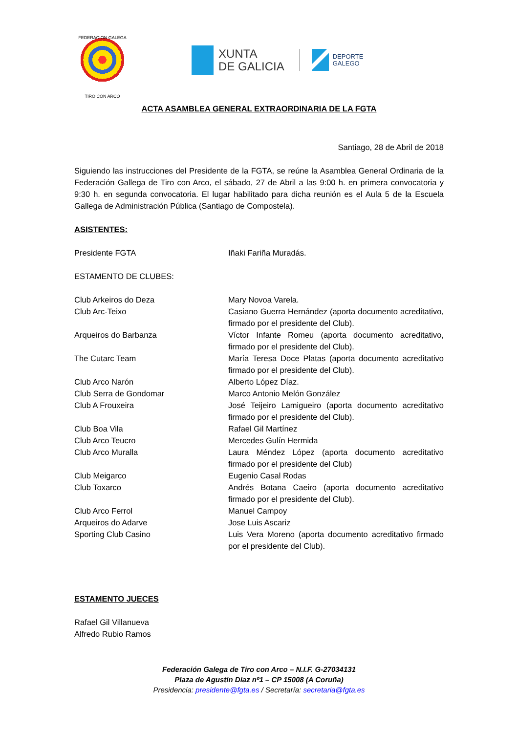FEDERACION GALEGA
TIRO CON ARCO
XUNTA
DE GALICIA
DEPORTE
GALEGO
ACTA ASAMBLEA GENERAL EXTRAORDINARIA DE LA FGTA
Santiago, 28 de Abril de 2018
Siguiendo las instrucciones del Presidente de la FGTA, se reúne la Asamblea General Ordinaria de la Federación Gallega de Tiro con Arco, el sábado, 27 de Abril a las 9:00 h. en primera convocatoria y 9:30 h. en segunda convocatoria. El lugar habilitado para dicha reunión es el Aula 5 de la Escuela Gallega de Administración Pública (Santiago de Compostela).
ASISTENTES:
| Presidente FGTA | Iñaki Fariña Muradás. |
ESTAMENTO DE CLUBES:
| Club Arkeiros do Deza | Mary Novoa Varela. |
| Club Arc-Teixo | Casiano Guerra Hernández (aporta documento acreditativo, firmado por el presidente del Club). |
| Arqueiros do Barbanza | Víctor Infante Romeu (aporta documento acreditativo, firmado por el presidente del Club). |
| The Cutarc Team | María Teresa Doce Platas (aporta documento acreditativo firmado por el presidente del Club). |
| Club Arco Narón | Alberto López Díaz. |
| Club Serra de Gondomar | Marco Antonio Melón González |
| Club A Frouxeira | José Teijeiro Lamigueiro (aporta documento acreditativo firmado por el presidente del Club). |
| Club Boa Vila | Rafael Gil Martínez |
| Club Arco Teucro | Mercedes Gulín Hermida |
| Club Arco Muralla | Laura Méndez López (aporta documento acreditativo firmado por el presidente del Club) |
| Club Meigarco | Eugenio Casal Rodas |
| Club Toxarco | Andrés Botana Caeiro (aporta documento acreditativo firmado por el presidente del Club). |
| Club Arco Ferrol | Manuel Campoy |
| Arqueiros do Adarve | Jose Luis Ascariz |
| Sporting Club Casino | Luis Vera Moreno (aporta documento acreditativo firmado por el presidente del Club). |
ESTAMENTO JUECES
Rafael Gil Villanueva
Alfredo Rubio Ramos
Federación Galega de Tiro con Arco – N.I.F. G-27034131
Plaza de Agustín Díaz nº1 – CP 15008 (A Coruña)
Presidencia: presidente@fgta.es / Secretaría: secretaria@fgta.es